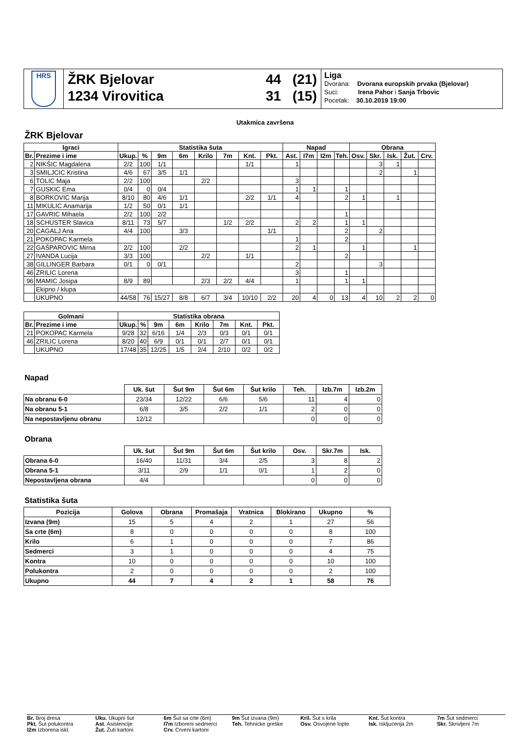HRS
ŽRK Bjelovar
1234 Virovitica
44 (21)
31 (15)
Liga
Dvorana: Dvorana europskih prvaka (Bjelovar)
Suci: Irena Pahor i Sanja Trbovic
Pocetak: 30.10.2019 19:00
Utakmica završena
ŽRK Bjelovar
| Igraci | | Statistika šuta | | | | | | | | Napad | | | | Obrana | | | | |
| --- | --- | --- | --- | --- | --- | --- | --- | --- | --- | --- | --- | --- | --- | --- | --- | --- | --- | --- |
| Br. | Prezime i ime | Ukup. | % | 9m | 6m | Krilo | 7m | Knt. | Pkt. | Ast. | I7m | I2m | Teh. | Osv. | Skr. | Isk. | Žut. | Crv. |
| 2 | NIKŠIC Magdalena | 2/2 | 100 | 1/1 | | | | 1/1 | | 1 | | | | | 3 | 1 | | |
| 3 | SMILJCIC Kristina | 4/6 | 67 | 3/5 | 1/1 | | | | | | | | | | 2 | | 1 | |
| 6 | TOLIC Maja | 2/2 | 100 | | | 2/2 | | | | 3 | | | | | | | | |
| 7 | GUSKIC Ema | 0/4 | 0 | 0/4 | | | | | | 1 | 1 | | 1 | | | | | |
| 8 | BORKOVIC Marija | 8/10 | 80 | 4/6 | 1/1 | | | 2/2 | 1/1 | 4 | | | 2 | 1 | | 1 | | |
| 11 | MIKULIC Anamarija | 1/2 | 50 | 0/1 | 1/1 | | | | | | | | | | | | | |
| 17 | GAVRIC Mihaela | 2/2 | 100 | 2/2 | | | | | | | | | 1 | | | | | |
| 18 | SCHUSTER Slavica | 8/11 | 73 | 5/7 | | | 1/2 | 2/2 | | 2 | 2 | | 1 | 1 | | | | |
| 20 | CAGALJ Ana | 4/4 | 100 | | 3/3 | | | | 1/1 | | | | 2 | | 2 | | | |
| 21 | POKOPAC Karmela | | | | | | | | | 1 | | | 2 | | | | | |
| 22 | GAŠPAROVIC Mirna | 2/2 | 100 | | 2/2 | | | | | 2 | 1 | | | 1 | | | 1 | |
| 27 | IVANDA Lucija | 3/3 | 100 | | | 2/2 | | 1/1 | | | | | 2 | | | | | |
| 38 | GILLINGER Barbara | 0/1 | 0 | 0/1 | | | | | | 2 | | | | | 3 | | | |
| 46 | ZRILIC Lorena | | | | | | | | | 3 | | | 1 | | | | | |
| 96 | MAMIC Josipa | 8/9 | 89 | | | 2/3 | 2/2 | 4/4 | | 1 | | | 1 | 1 | | | | |
| | Ekipno / klupa | | | | | | | | | | | | | | | | | |
| | UKUPNO | 44/58 | 76 | 15/27 | 8/8 | 6/7 | 3/4 | 10/10 | 2/2 | 20 | 4 | 0 | 13 | 4 | 10 | 2 | 2 | 0 |
| Golmani | | Statistika obrana | | | | | | | |
| --- | --- | --- | --- | --- | --- | --- | --- | --- | --- |
| Br. | Prezime i ime | Ukup. | % | 9m | 6m | Krilo | 7m | Knt. | Pkt. |
| 21 | POKOPAC Karmela | 9/28 | 32 | 6/16 | 1/4 | 2/3 | 0/3 | 0/1 | 0/1 |
| 46 | ZRILIC Lorena | 8/20 | 40 | 6/9 | 0/1 | 0/1 | 2/7 | 0/1 | 0/1 |
| | UKUPNO | 17/48 | 35 | 12/25 | 1/5 | 2/4 | 2/10 | 0/2 | 0/2 |
Napad
| | Uk. šut | Šut 9m | Šut 6m | Šut krilo | Teh. | Izb.7m | Izb.2m |
| --- | --- | --- | --- | --- | --- | --- | --- |
| Na obranu 6-0 | 23/34 | 12/22 | 6/6 | 5/6 | 11 | 4 | 0 |
| Na obranu 5-1 | 6/8 | 3/5 | 2/2 | 1/1 | 2 | 0 | 0 |
| Na nepostavljenu obranu | 12/12 | | | | 0 | 0 | 0 |
Obrana
| | Uk. šut | Šut 9m | Šut 6m | Šut krilo | Osv. | Skr.7m | Isk. |
| --- | --- | --- | --- | --- | --- | --- | --- |
| Obrana 6-0 | 16/40 | 11/31 | 3/4 | 2/5 | 3 | 8 | 2 |
| Obrana 5-1 | 3/11 | 2/9 | 1/1 | 0/1 | 1 | 2 | 0 |
| Nepostavljena obrana | 4/4 | | | | 0 | 0 | 0 |
Statistika šuta
| Pozicija | Golova | Obrana | Promašaja | Vratnica | Blokirano | Ukupno | % |
| --- | --- | --- | --- | --- | --- | --- | --- |
| Izvana (9m) | 15 | 5 | 4 | 2 | 1 | 27 | 56 |
| Sa crte (6m) | 8 | 0 | 0 | 0 | 0 | 8 | 100 |
| Krilo | 6 | 1 | 0 | 0 | 0 | 7 | 86 |
| Sedmerci | 3 | 1 | 0 | 0 | 0 | 4 | 75 |
| Kontra | 10 | 0 | 0 | 0 | 0 | 10 | 100 |
| Polukontra | 2 | 0 | 0 | 0 | 0 | 2 | 100 |
| Ukupno | 44 | 7 | 4 | 2 | 1 | 58 | 76 |
Br. Broj dresa
Uku. Ukupni šut
6m Šut sa crte (6m)
9m Šut izvana (9m)
Kril. Šut s krila
Knt. Šut kontra
7m Šut sedmerci
Pkt. Šut polukontra
Ast. Asistencije
I7m Izboreni sedmerci
Teh. Tehnicke greške
Osv. Osvojene lopte
Isk. Iskljucenja 2m
Skr. Skrivljeni 7m
I2m Izborena iskl.
Žut. Žuti kartoni
Crv. Crveni kartoni